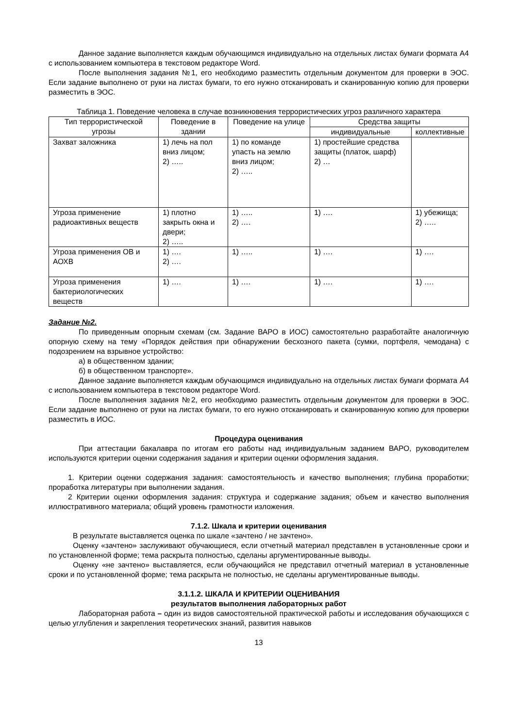Данное задание выполняется каждым обучающимся индивидуально на отдельных листах бумаги формата А4 с использованием компьютера в текстовом редакторе Word.
После выполнения задания №1, его необходимо разместить отдельным документом для проверки в ЭОС. Если задание выполнено от руки на листах бумаги, то его нужно отсканировать и сканированную копию для проверки разместить в ЭОС.
Таблица 1. Поведение человека в случае возникновения террористических угроз различного характера
| Тип террористической угрозы | Поведение в здании | Поведение на улице | Средства защиты | |
| --- | --- | --- | --- | --- |
| | | | индивидуальные | коллективные |
| Захват заложника | 1) лечь на пол вниз лицом; 2) ….. | 1) по команде упасть на землю вниз лицом; 2) ….. | 1) простейшие средства защиты (платок, шарф) 2) … | |
| Угроза применение радиоактивных веществ | 1) плотно закрыть окна и двери; 2) ….. | 1) ….. 2) …. | 1) …. | 1) убежища; 2) ….. |
| Угроза применения ОВ и АОХВ | 1) …. 2) …. | 1) ….. | 1) …. | 1) …. |
| Угроза применения бактериологических веществ | 1) …. | 1) …. | 1) …. | 1) …. |
Задание №2.
По приведенным опорным схемам (см. Задание ВАРО в ИОС) самостоятельно разработайте аналогичную опорную схему на тему «Порядок действия при обнаружении бесхозного пакета (сумки, портфеля, чемодана) с подозрением на взрывное устройство:
а) в общественном здании;
б) в общественном транспорте».
Данное задание выполняется каждым обучающимся индивидуально на отдельных листах бумаги формата А4 с использованием компьютера в текстовом редакторе Word.
После выполнения задания №2, его необходимо разместить отдельным документом для проверки в ЭОС. Если задание выполнено от руки на листах бумаги, то его нужно отсканировать и сканированную копию для проверки разместить в ИОС.
Процедура оценивания
При аттестации бакалавра по итогам его работы над индивидуальным заданием ВАРО, руководителем используются критерии оценки содержания задания и критерии оценки оформления задания.
1. Критерии оценки содержания задания: самостоятельность и качество выполнения; глубина проработки; проработка литературы при выполнении задания.
2 Критерии оценки оформления задания: структура и содержание задания; объем и качество выполнения иллюстративного материала; общий уровень грамотности изложения.
7.1.2. Шкала и критерии оценивания
В результате выставляется оценка по шкале «зачтено / не зачтено».
Оценку «зачтено» заслуживают обучающиеся, если отчетный материал представлен в установленные сроки и по установленной форме; тема раскрыта полностью, сделаны аргументированные выводы.
Оценку «не зачтено» выставляется, если обучающийся не представил отчетный материал в установленные сроки и по установленной форме; тема раскрыта не полностью, не сделаны аргументированные выводы.
3.1.1.2. ШКАЛА И КРИТЕРИИ ОЦЕНИВАНИЯ
результатов выполнения лабораторных работ
Лабораторная работа – один из видов самостоятельной практической работы и исследования обучающихся с целью углубления и закрепления теоретических знаний, развития навыков
13